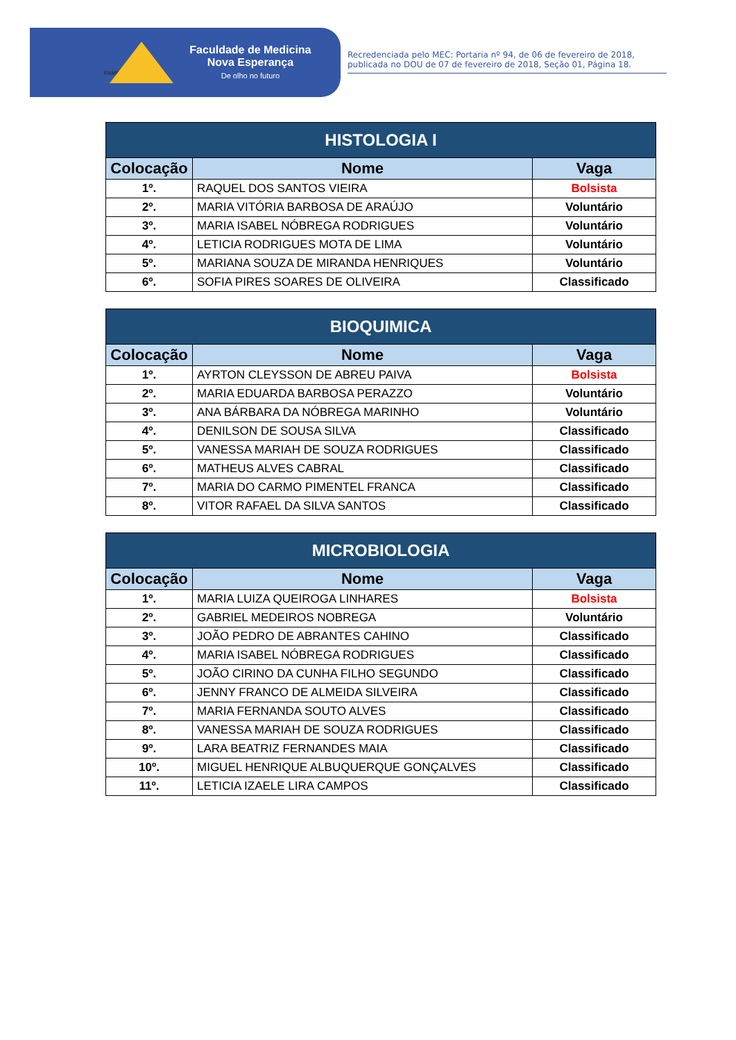FAMENE
Faculdade de Medicina
Nova Esperança
De olho no futuro
Recredenciada pelo MEC: Portaria nº 94, de 06 de fevereiro de 2018, publicada no DOU de 07 de fevereiro de 2018, Seção 01, Página 18.
| HISTOLOGIA I | | |
| --- | --- | --- |
| Colocação | Nome | Vaga |
| 1º. | RAQUEL DOS SANTOS VIEIRA | Bolsista |
| 2º. | MARIA VITÓRIA BARBOSA DE ARAÚJO | Voluntário |
| 3º. | MARIA ISABEL NÓBREGA RODRIGUES | Voluntário |
| 4º. | LETICIA RODRIGUES MOTA DE LIMA | Voluntário |
| 5º. | MARIANA SOUZA DE MIRANDA HENRIQUES | Voluntário |
| 6º. | SOFIA PIRES SOARES DE OLIVEIRA | Classificado |
| BIOQUIMICA | | |
| --- | --- | --- |
| Colocação | Nome | Vaga |
| 1º. | AYRTON CLEYSSON DE ABREU PAIVA | Bolsista |
| 2º. | MARIA EDUARDA BARBOSA PERAZZO | Voluntário |
| 3º. | ANA BÁRBARA DA NÓBREGA MARINHO | Voluntário |
| 4º. | DENILSON DE SOUSA SILVA | Classificado |
| 5º. | VANESSA MARIAH DE SOUZA RODRIGUES | Classificado |
| 6º. | MATHEUS ALVES CABRAL | Classificado |
| 7º. | MARIA DO CARMO PIMENTEL FRANCA | Classificado |
| 8º. | VITOR RAFAEL DA SILVA SANTOS | Classificado |
| MICROBIOLOGIA | | |
| --- | --- | --- |
| Colocação | Nome | Vaga |
| 1º. | MARIA LUIZA QUEIROGA LINHARES | Bolsista |
| 2º. | GABRIEL MEDEIROS NOBREGA | Voluntário |
| 3º. | JOÃO PEDRO DE ABRANTES CAHINO | Classificado |
| 4º. | MARIA ISABEL NÓBREGA RODRIGUES | Classificado |
| 5º. | JOÃO CIRINO DA CUNHA FILHO SEGUNDO | Classificado |
| 6º. | JENNY FRANCO DE ALMEIDA SILVEIRA | Classificado |
| 7º. | MARIA FERNANDA SOUTO ALVES | Classificado |
| 8º. | VANESSA MARIAH DE SOUZA RODRIGUES | Classificado |
| 9º. | LARA BEATRIZ FERNANDES MAIA | Classificado |
| 10º. | MIGUEL HENRIQUE ALBUQUERQUE GONÇALVES | Classificado |
| 11º. | LETICIA IZAELE LIRA CAMPOS | Classificado |